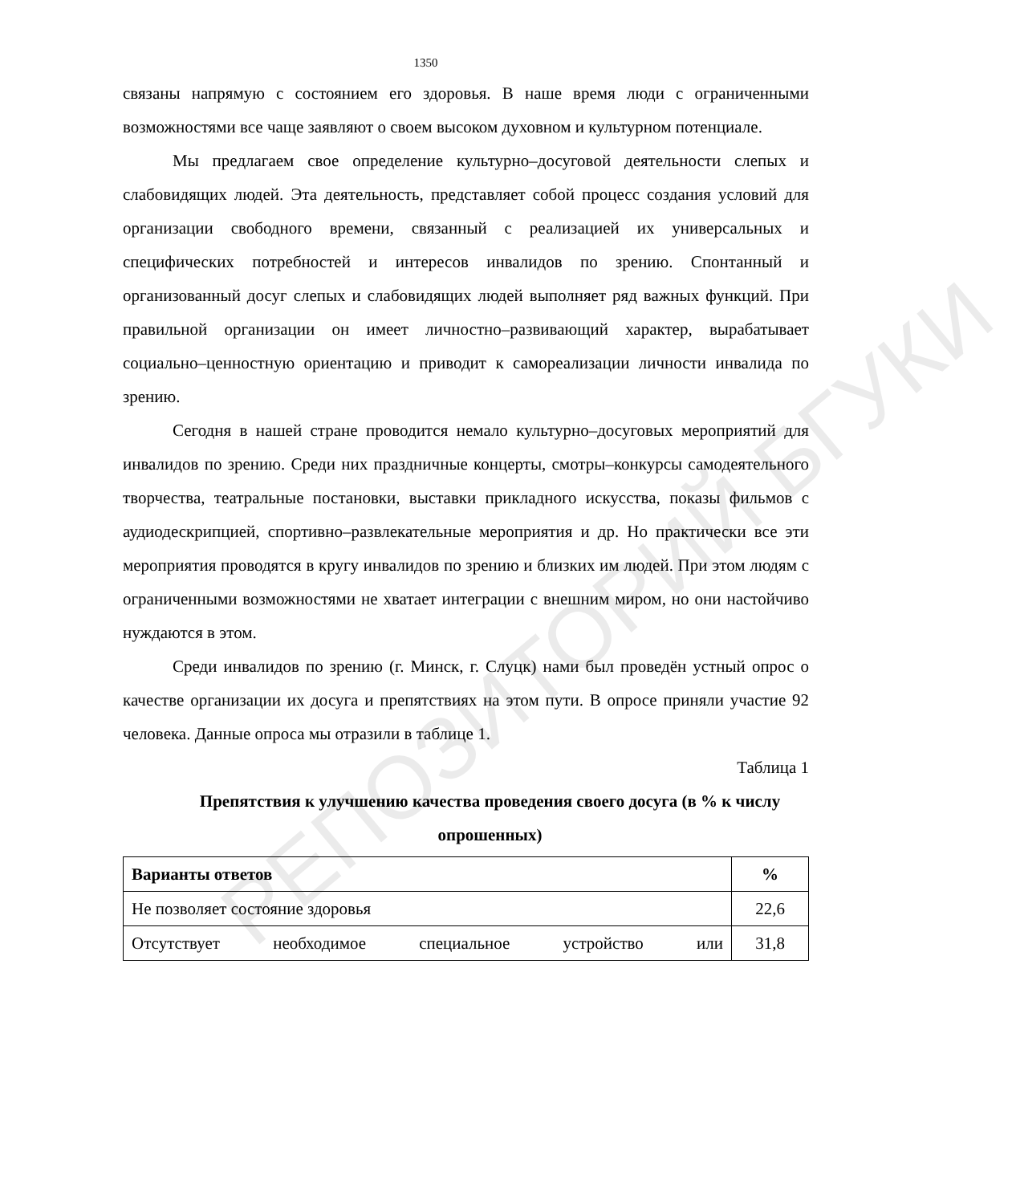РЕПОЗИТОРИЙ БГУКИ
1350
связаны напрямую с состоянием его здоровья. В наше время люди с ограниченными возможностями все чаще заявляют о своем высоком духовном и культурном потенциале.
Мы предлагаем свое определение культурно–досуговой деятельности слепых и слабовидящих людей. Эта деятельность, представляет собой процесс создания условий для организации свободного времени, связанный с реализацией их универсальных и специфических потребностей и интересов инвалидов по зрению. Спонтанный и организованный досуг слепых и слабовидящих людей выполняет ряд важных функций. При правильной организации он имеет личностно–развивающий характер, вырабатывает социально–ценностную ориентацию и приводит к самореализации личности инвалида по зрению.
Сегодня в нашей стране проводится немало культурно–досуговых мероприятий для инвалидов по зрению. Среди них праздничные концерты, смотры–конкурсы самодеятельного творчества, театральные постановки, выставки прикладного искусства, показы фильмов с аудиодескрипцией, спортивно–развлекательные мероприятия и др. Но практически все эти мероприятия проводятся в кругу инвалидов по зрению и близких им людей. При этом людям с ограниченными возможностями не хватает интеграции с внешним миром, но они настойчиво нуждаются в этом.
Среди инвалидов по зрению (г. Минск, г. Слуцк) нами был проведён устный опрос о качестве организации их досуга и препятствиях на этом пути. В опросе приняли участие 92 человека. Данные опроса мы отразили в таблице 1.
Таблица 1
Препятствия к улучшению качества проведения своего досуга (в % к числу опрошенных)
| Варианты ответов | % |
| --- | --- |
| Не позволяет состояние здоровья | 22,6 |
| Отсутствует необходимое специальное устройство или | 31,8 |